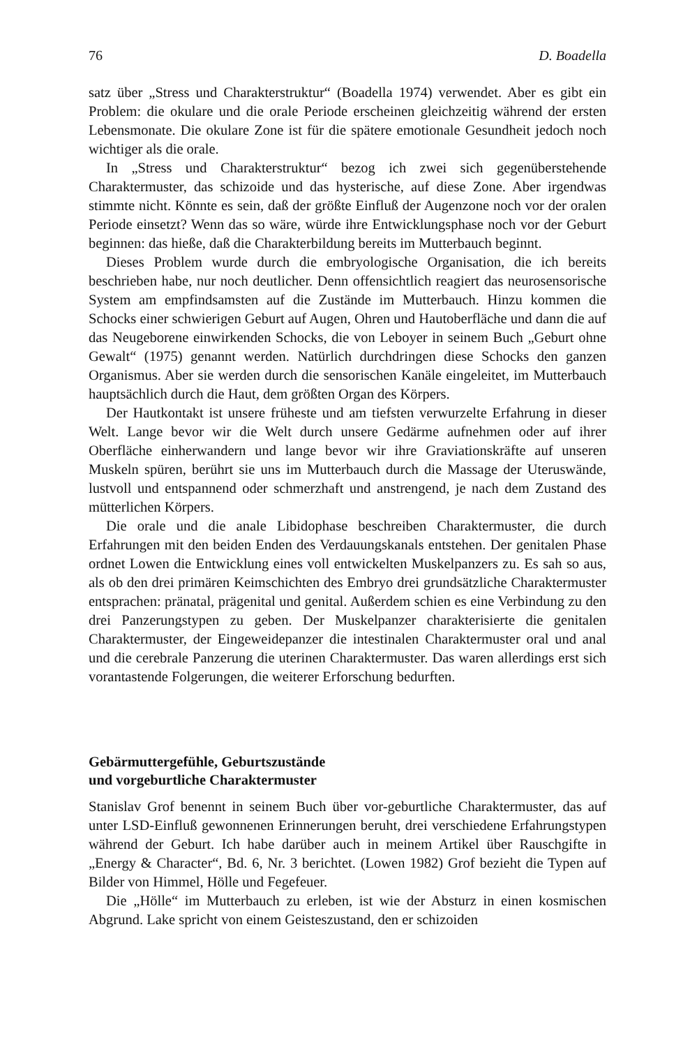76 D. Boadella
satz über „Stress und Charakterstruktur“ (Boadella 1974) verwendet. Aber es gibt ein Problem: die okulare und die orale Periode erscheinen gleichzeitig während der ersten Lebensmonate. Die okulare Zone ist für die spätere emotionale Gesundheit jedoch noch wichtiger als die orale.
In „Stress und Charakterstruktur“ bezog ich zwei sich gegenüberstehende Charaktermuster, das schizoide und das hysterische, auf diese Zone. Aber irgendwas stimmte nicht. Könnte es sein, daß der größte Einfluß der Augenzone noch vor der oralen Periode einsetzt? Wenn das so wäre, würde ihre Entwicklungsphase noch vor der Geburt beginnen: das hieße, daß die Charakterbildung bereits im Mutterbauch beginnt.
Dieses Problem wurde durch die embryologische Organisation, die ich bereits beschrieben habe, nur noch deutlicher. Denn offensichtlich reagiert das neurosensorische System am empfindsamsten auf die Zustände im Mutterbauch. Hinzu kommen die Schocks einer schwierigen Geburt auf Augen, Ohren und Hautoberfläche und dann die auf das Neugeborene einwirkenden Schocks, die von Leboyer in seinem Buch „Geburt ohne Gewalt“ (1975) genannt werden. Natürlich durchdringen diese Schocks den ganzen Organismus. Aber sie werden durch die sensorischen Kanäle eingeleitet, im Mutterbauch hauptsächlich durch die Haut, dem größten Organ des Körpers.
Der Hautkontakt ist unsere früheste und am tiefsten verwurzelte Erfahrung in dieser Welt. Lange bevor wir die Welt durch unsere Gedärme aufnehmen oder auf ihrer Oberfläche einherwandern und lange bevor wir ihre Graviationskräfte auf unseren Muskeln spüren, berührt sie uns im Mutterbauch durch die Massage der Uteruswände, lustvoll und entspannend oder schmerzhaft und anstrengend, je nach dem Zustand des mütterlichen Körpers.
Die orale und die anale Libidophase beschreiben Charaktermuster, die durch Erfahrungen mit den beiden Enden des Verdauungskanals entstehen. Der genitalen Phase ordnet Lowen die Entwicklung eines voll entwickelten Muskelpanzers zu. Es sah so aus, als ob den drei primären Keimschichten des Embryo drei grundsätzliche Charaktermuster entsprachen: pränatal, prägenital und genital. Außerdem schien es eine Verbindung zu den drei Panzerungstypen zu geben. Der Muskelpanzer charakterisierte die genitalen Charaktermuster, der Eingeweidepanzer die intestinalen Charaktermuster oral und anal und die cerebrale Panzerung die uterinen Charaktermuster. Das waren allerdings erst sich vorantastende Folgerungen, die weiterer Erforschung bedurften.
Gebärmuttergefühle, Geburtszustände
und vorgeburtliche Charaktermuster
Stanislav Grof benennt in seinem Buch über vor-geburtliche Charaktermuster, das auf unter LSD-Einfluß gewonnenen Erinnerungen beruht, drei verschiedene Erfahrungstypen während der Geburt. Ich habe darüber auch in meinem Artikel über Rauschgifte in „Energy & Character“, Bd. 6, Nr. 3 berichtet. (Lowen 1982) Grof bezieht die Typen auf Bilder von Himmel, Hölle und Fegefeuer.
Die „Hölle“ im Mutterbauch zu erleben, ist wie der Absturz in einen kosmischen Abgrund. Lake spricht von einem Geisteszustand, den er schizoiden